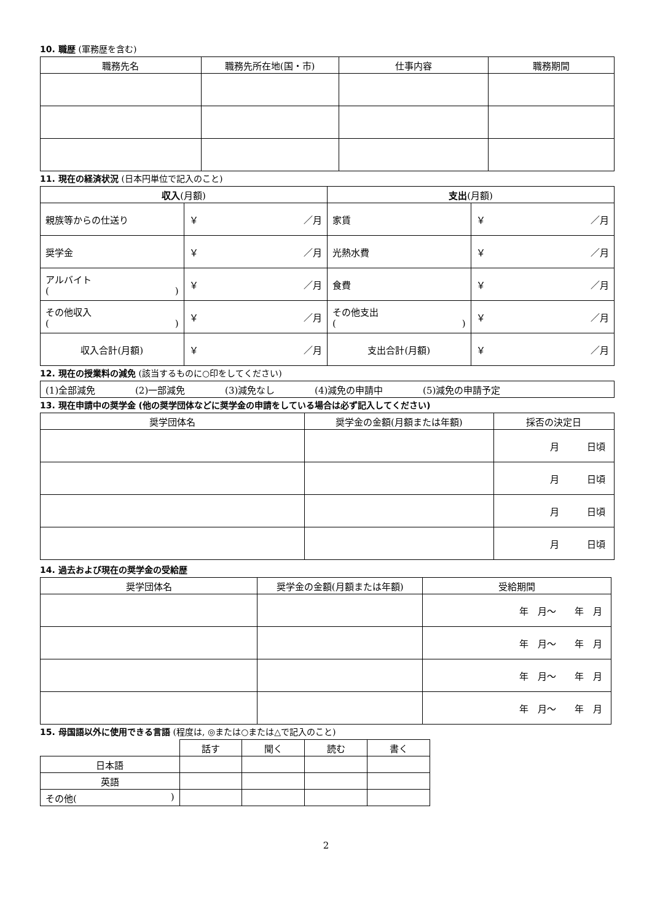10. 職歴 (軍務歴を含む)
| 職務先名 | 職務先所在地(国・市) | 仕事内容 | 職務期間 |
| --- | --- | --- | --- |
11. 現在の経済状況 (日本円単位で記入のこと)
| 収入 (月額) | | 支出 (月額) | |
| --- | --- | --- | --- |
| 親族等からの仕送り | ￥ ／月 | 家賃 | ￥ ／月 |
| 奨学金 | ￥ ／月 | 光熱水費 | ￥ ／月 |
| アルバイト ( ) | ￥ ／月 | 食費 | ￥ ／月 |
| その他収入 ( ) | ￥ ／月 | その他支出 ( ) | ￥ ／月 |
| 収入合計(月額) | ￥ ／月 | 支出合計(月額) | ￥ ／月 |
12. 現在の授業料の減免 (該当するものに○印をしてください)
| (1)全部減免 (2)一部減免 (3)減免なし (4)減免の申請中 (5)減免の申請予定 |
13. 現在申請中の奨学金 (他の奨学団体などに奨学金の申請をしている場合は必ず記入してください)
| 奨学団体名 | 奨学金の金額(月額または年額) | 採否の決定日 |
| --- | --- | --- |
| | | 月 日頃 |
| | | 月 日頃 |
| | | 月 日頃 |
| | | 月 日頃 |
14. 過去および現在の奨学金の受給歴
| 奨学団体名 | 奨学金の金額(月額または年額) | 受給期間 |
| --- | --- | --- |
| | | 年 月～ 年 月 |
| | | 年 月～ 年 月 |
| | | 年 月～ 年 月 |
| | | 年 月～ 年 月 |
15. 母国語以外に使用できる言語 (程度は, ◎または○または△で記入のこと)
| | 話す | 聞く | 読む | 書く |
| 日本語 | | | | |
| 英語 | | | | |
| その他( ) | | | | |
2